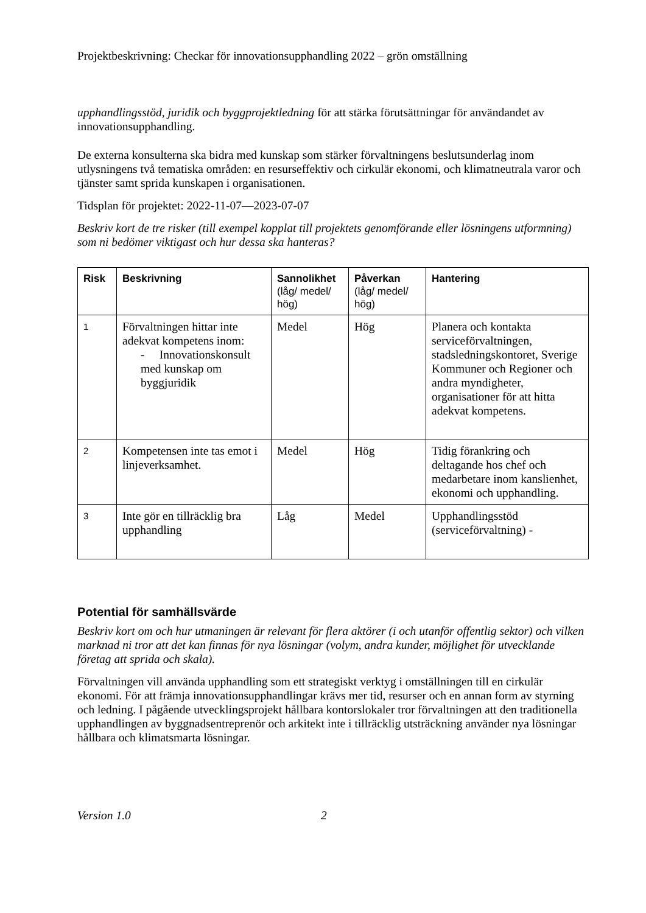Projektbeskrivning: Checkar för innovationsupphandling 2022 – grön omställning
upphandlingsstöd, juridik och byggprojektledning för att stärka förutsättningar för användandet av innovationsupphandling.
De externa konsulterna ska bidra med kunskap som stärker förvaltningens beslutsunderlag inom utlysningens två tematiska områden: en resurseffektiv och cirkulär ekonomi, och klimatneutrala varor och tjänster samt sprida kunskapen i organisationen.
Tidsplan för projektet: 2022-11-07—2023-07-07
Beskriv kort de tre risker (till exempel kopplat till projektets genomförande eller lösningens utformning) som ni bedömer viktigast och hur dessa ska hanteras?
| Risk | Beskrivning | Sannolikhet (låg/ medel/ hög) | Påverkan (låg/ medel/ hög) | Hantering |
| --- | --- | --- | --- | --- |
| 1 | Förvaltningen hittar inte adekvat kompetens inom: - Innovationskonsult med kunskap om byggjuridik | Medel | Hög | Planera och kontakta serviceförvaltningen, stadsledningskontoret, Sverige Kommuner och Regioner och andra myndigheter, organisationer för att hitta adekvat kompetens. |
| 2 | Kompetensen inte tas emot i linjeverksamhet. | Medel | Hög | Tidig förankring och deltagande hos chef och medarbetare inom kanslienhet, ekonomi och upphandling. |
| 3 | Inte gör en tillräcklig bra upphandling | Låg | Medel | Upphandlingsstöd (serviceförvaltning) - |
Potential för samhällsvärde
Beskriv kort om och hur utmaningen är relevant för flera aktörer (i och utanför offentlig sektor) och vilken marknad ni tror att det kan finnas för nya lösningar (volym, andra kunder, möjlighet för utvecklande företag att sprida och skala).
Förvaltningen vill använda upphandling som ett strategiskt verktyg i omställningen till en cirkulär ekonomi. För att främja innovationsupphandlingar krävs mer tid, resurser och en annan form av styrning och ledning. I pågående utvecklingsprojekt hållbara kontorslokaler tror förvaltningen att den traditionella upphandlingen av byggnadsentreprenör och arkitekt inte i tillräcklig utsträckning använder nya lösningar hållbara och klimatsmarta lösningar.
Version 1.0 2